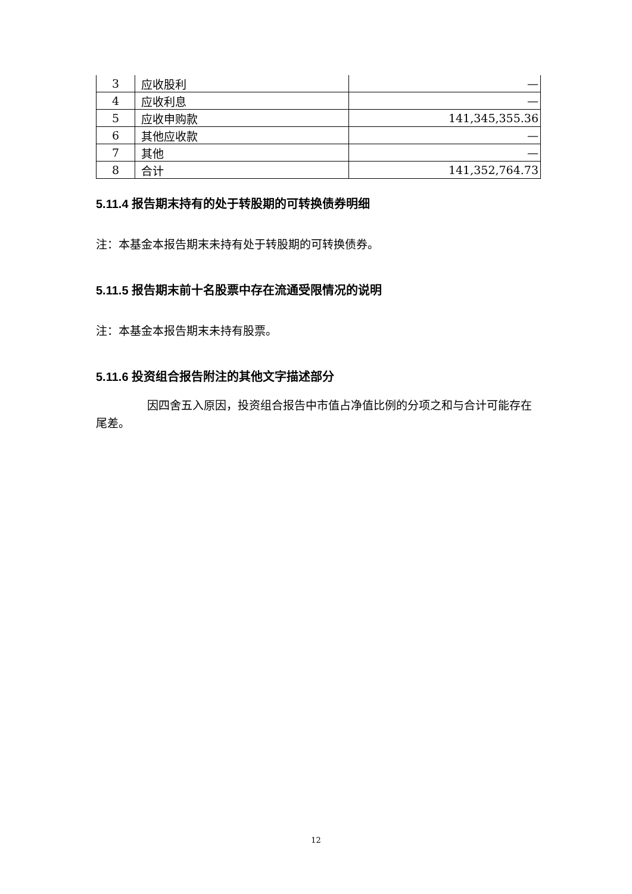| 3 | 应收股利 | — |
| 4 | 应收利息 | — |
| 5 | 应收申购款 | 141,345,355.36 |
| 6 | 其他应收款 | — |
| 7 | 其他 | — |
| 8 | 合计 | 141,352,764.73 |
5.11.4 报告期末持有的处于转股期的可转换债券明细
注：本基金本报告期末未持有处于转股期的可转换债券。
5.11.5 报告期末前十名股票中存在流通受限情况的说明
注：本基金本报告期末未持有股票。
5.11.6 投资组合报告附注的其他文字描述部分
因四舍五入原因，投资组合报告中市值占净值比例的分项之和与合计可能存在尾差。
12